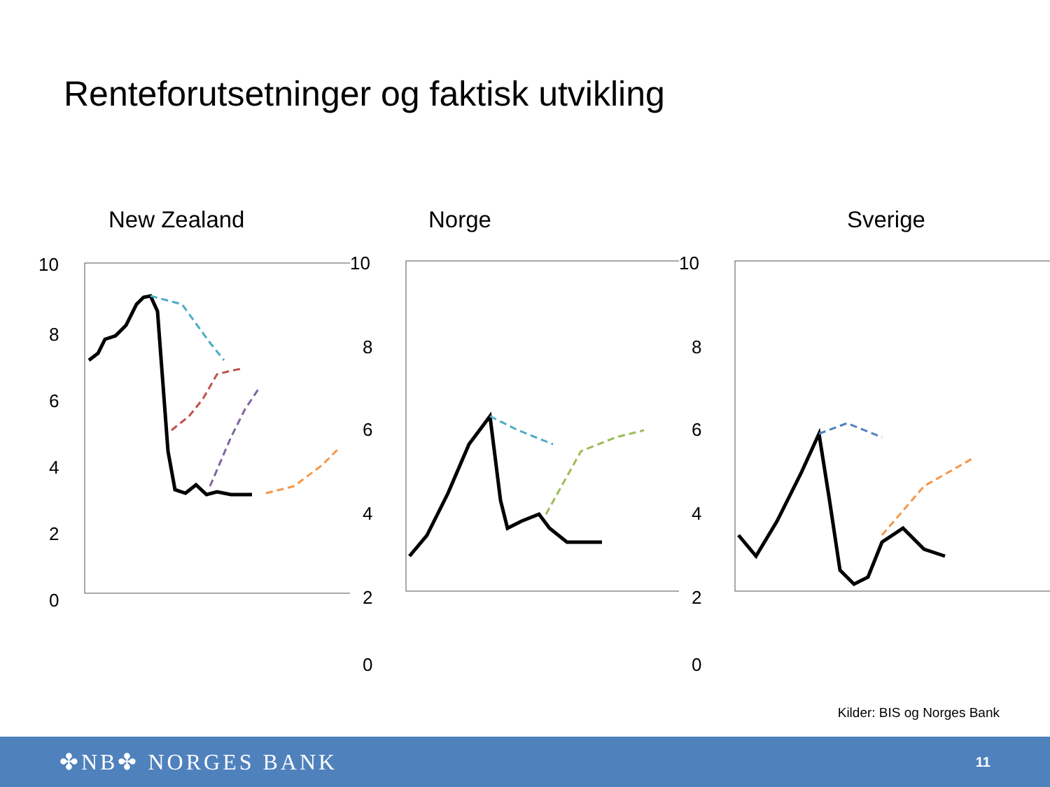Renteforutsetninger og faktisk utvikling
New Zealand
10
8
6
4
2
0
Norge
10
8
6
4
2
0
Sverige
10
8
6
4
2
0
Kilder: BIS og Norges Bank
✤NB✤ NORGES BANK
11